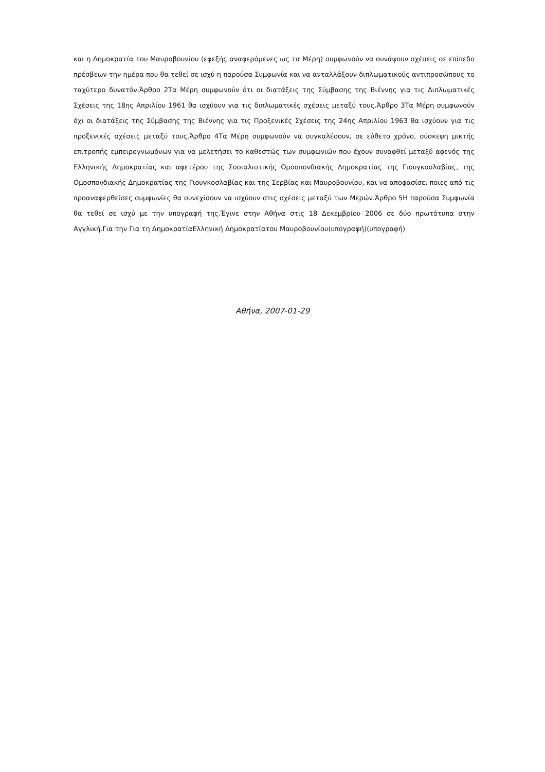και η Δημοκρατία του Μαυροβουνίου (εφεξής αναφερόμενες ως τα Μέρη) συμφωνούν να συνάψουν σχέσεις σε επίπεδο πρέσβεων την ημέρα που θα τεθεί σε ισχύ η παρούσα Συμφωνία και να ανταλλάξουν διπλωματικούς αντιπροσώπους το ταχύτερο δυνατόν.Άρθρο 2Τα Μέρη συμφωνούν ότι οι διατάξεις της Σύμβασης της Βιέννης για τις Διπλωματικές Σχέσεις της 18ης Απριλίου 1961 θα ισχύουν για τις διπλωματικές σχέσεις μεταξύ τους.Άρθρο 3Τα Μέρη συμφωνούν όχι οι διατάξεις της Σύμβασης της Βιέννης για τις Προξενικές Σχέσεις της 24ης Απριλίου 1963 θα ισχύουν για τις προξενικές σχέσεις μεταξύ τους.Άρθρο 4Τα Μέρη συμφωνούν να συγκαλέσουν, σε εύθετο χρόνο, σύσκεψη μικτής επιτροπής εμπειρογνωμόνων για να μελετήσει το καθεστώς των συμφωνιών που έχουν συναφθεί μεταξύ αφενός της Ελληνικής Δημοκρατίας και αφετέρου της Σοσιαλιστικής Ομοσπονδιακής Δημοκρατίας της Γιουγκοσλαβίας, της Ομοσπονδιακής Δημοκρατίας της Γιουγκοσλαβίας και της Σερβίας και Μαυροβουνίου, και να αποφασίσει ποιες από τις προαναφερθείσες συμφωνίες θα συνεχίσουν να ισχύουν στις σχέσεις μεταξύ των Μερών.Άρθρο 5Η παρούσα Συμφωνία θα τεθεί σε ισχύ με την υπογραφή της.Έγινε στην Αθήνα στις 18 Δεκεμβρίου 2006 σε δύο πρωτότυπα στην Αγγλική.Για την Για τη ΔημοκρατίαΕλληνική Δημοκρατίατου Μαυροβουνίου(υπογραφή)(υπογραφή)
Αθήνα, 2007-01-29